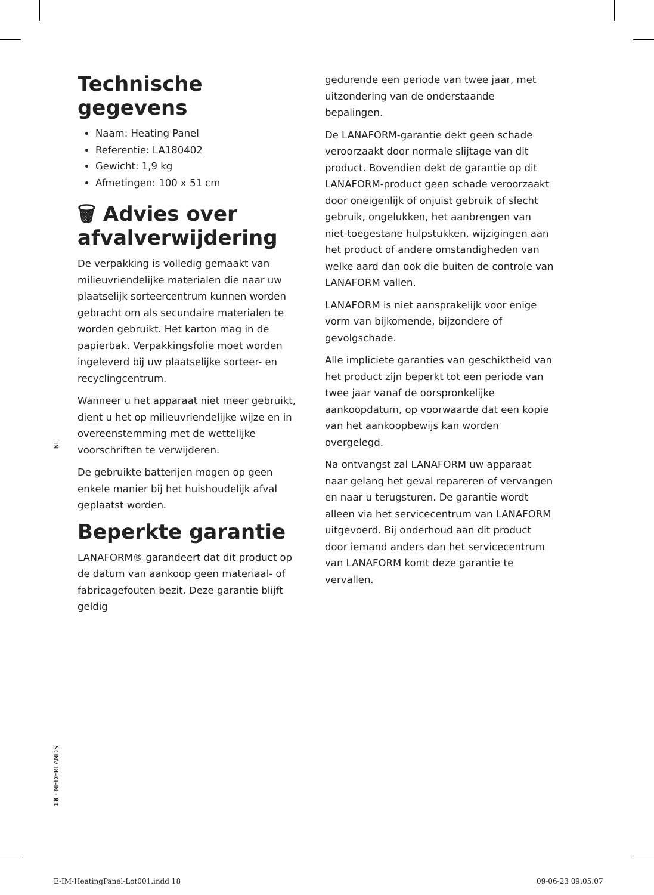Technische gegevens
Naam: Heating Panel
Referentie: LA180402
Gewicht: 1,9 kg
Afmetingen: 100 x 51 cm
🗑 Advies over afvalverwijdering
De verpakking is volledig gemaakt van milieuvriendelijke materialen die naar uw plaatselijk sorteercentrum kunnen worden gebracht om als secundaire materialen te worden gebruikt. Het karton mag in de papierbak. Verpakkingsfolie moet worden ingeleverd bij uw plaatselijke sorteer- en recyclingcentrum.
Wanneer u het apparaat niet meer gebruikt, dient u het op milieuvriendelijke wijze en in overeenstemming met de wettelijke voorschriften te verwijderen.
De gebruikte batterijen mogen op geen enkele manier bij het huishoudelijk afval geplaatst worden.
Beperkte garantie
LANAFORM® garandeert dat dit product op de datum van aankoop geen materiaal- of fabricagefouten bezit. Deze garantie blijft geldig
gedurende een periode van twee jaar, met uitzondering van de onderstaande bepalingen.
De LANAFORM-garantie dekt geen schade veroorzaakt door normale slijtage van dit product. Bovendien dekt de garantie op dit LANAFORM-product geen schade veroorzaakt door oneigenlijk of onjuist gebruik of slecht gebruik, ongelukken, het aanbrengen van niet-toegestane hulpstukken, wijzigingen aan het product of andere omstandigheden van welke aard dan ook die buiten de controle van LANAFORM vallen.
LANAFORM is niet aansprakelijk voor enige vorm van bijkomende, bijzondere of gevolgschade.
Alle impliciete garanties van geschiktheid van het product zijn beperkt tot een periode van twee jaar vanaf de oorspronkelijke aankoopdatum, op voorwaarde dat een kopie van het aankoopbewijs kan worden overgelegd.
Na ontvangst zal LANAFORM uw apparaat naar gelang het geval repareren of vervangen en naar u terugsturen. De garantie wordt alleen via het servicecentrum van LANAFORM uitgevoerd. Bij onderhoud aan dit product door iemand anders dan het servicecentrum van LANAFORM komt deze garantie te vervallen.
NL
18 · NEDERLANDS
E-IM-HeatingPanel-Lot001.indd 18
09-06-23 09:05:07